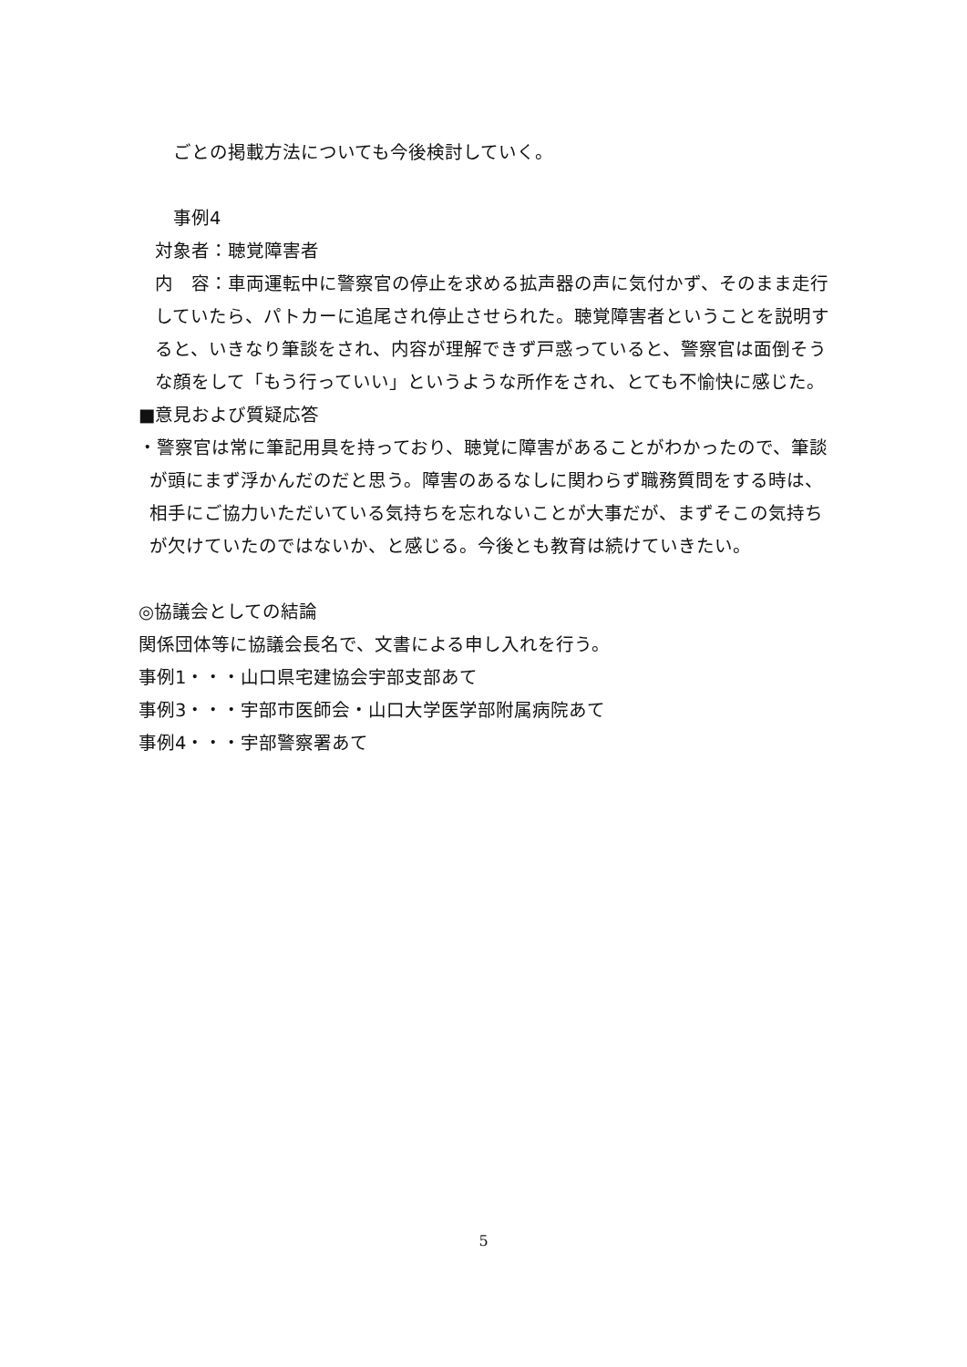ごとの掲載方法についても今後検討していく。
事例4
対象者：聴覚障害者
内　容：車両運転中に警察官の停止を求める拡声器の声に気付かず、そのまま走行していたら、パトカーに追尾され停止させられた。聴覚障害者ということを説明すると、いきなり筆談をされ、内容が理解できず戸惑っていると、警察官は面倒そうな顔をして「もう行っていい」というような所作をされ、とても不愉快に感じた。
■意見および質疑応答
・警察官は常に筆記用具を持っており、聴覚に障害があることがわかったので、筆談が頭にまず浮かんだのだと思う。障害のあるなしに関わらず職務質問をする時は、相手にご協力いただいている気持ちを忘れないことが大事だが、まずそこの気持ちが欠けていたのではないか、と感じる。今後とも教育は続けていきたい。
◎協議会としての結論
関係団体等に協議会長名で、文書による申し入れを行う。
事例1・・・山口県宅建協会宇部支部あて
事例3・・・宇部市医師会・山口大学医学部附属病院あて
事例4・・・宇部警察署あて
5